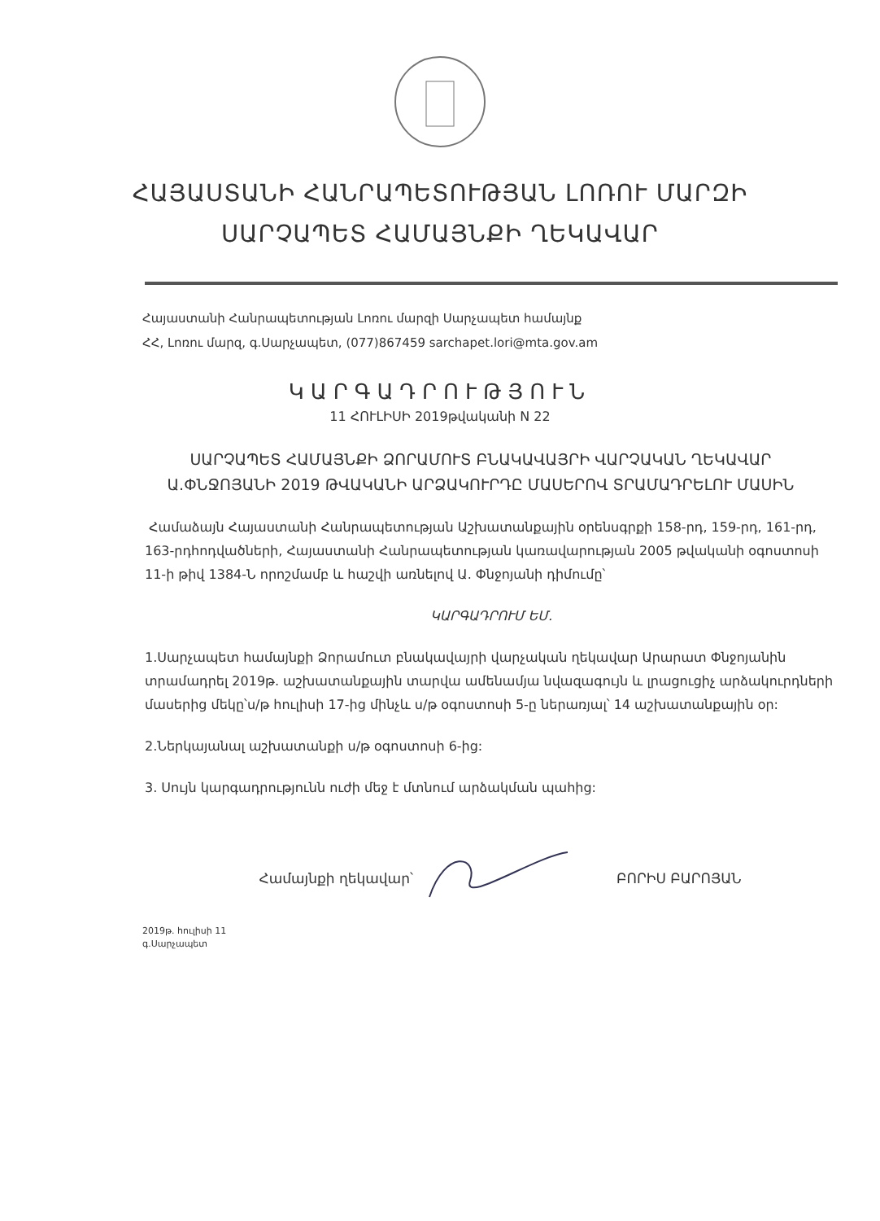ՀԱՅԱՍՏԱՆԻ ՀԱՆՐԱՊԵՏՈՒԹՅԱՆ ԼՈՌՈՒ ՄԱՐԶԻ
ՍԱՐՉԱՊԵՏ ՀԱՄԱՅՆՔԻ ՂԵԿԱՎԱՐ
Հայաստանի Հանրապետության Լոռու մարզի Սարչապետ համայնք
ՀՀ, Լոռու մարզ, գ.Սարչապետ, (077)867459 sarchapet.lori@mta.gov.am
ԿԱՐԳԱԴՐՈՒԹՅՈՒՆ
11 ՀՈՒԼԻՍԻ 2019թվականի N 22
ՍԱՐՉԱՊԵՏ ՀԱՄԱՅՆՔԻ ՁՈՐԱՄՈՒՏ ԲՆԱԿԱՎԱՅՐԻ ՎԱՐՉԱԿԱՆ ՂԵԿԱՎԱՐ Ա.ՓՆՋՈՅԱՆԻ 2019 ԹՎԱԿԱՆԻ ԱՐՁԱԿՈՒՐԴԸ ՄԱՍԵՐՈՎ ՏՐԱՄԱԴՐԵԼՈՒ ՄԱՍԻՆ
Համաձայն Հայաստանի Հանրապետության Աշխատանքային օրենսգրքի 158-րդ, 159-րդ, 161-րդ, 163-րդհոդվածների, Հայաստանի Հանրապետության կառավարության 2005 թվականի օգոստոսի 11-ի թիվ 1384-Ն որոշմամբ և հաշվի առնելով Ա. Փնջոյանի դիմումը՝
ԿԱՐԳԱԴՐՈՒՄ ԵՄ.
1.Սարչապետ համայնքի Ձորամուտ բնակավայրի վարչական ղեկավար Արարատ Փնջոյանին տրամադրել 2019թ. աշխատանքային տարվա ամենամյա նվազագույն և լրացուցիչ արձակուրդների մասերից մեկը՝ս/թ հուլիսի 17-ից մինչև ս/թ օգոստոսի 5-ը ներառյալ՝ 14 աշխատանքային օր:
2.Ներկայանալ աշխատանքի ս/թ օգոստոսի 6-ից:
3. Սույն կարգադրությունն ուժի մեջ է մտնում արձակման պահից:
Համայնքի ղեկավար՝ ԲՈՐԻՍ ԲԱՐՈՅԱՆ
2019թ. հուլիսի 11
գ.Սարչապետ